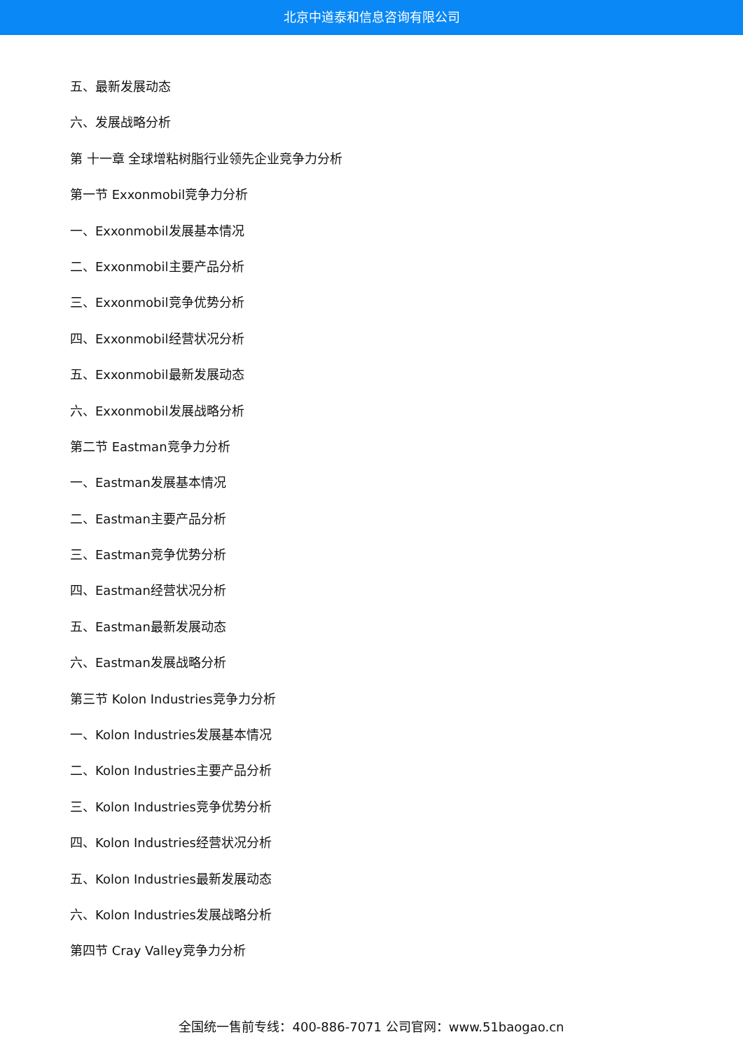北京中道泰和信息咨询有限公司
五、最新发展动态
六、发展战略分析
第 十一章 全球增粘树脂行业领先企业竞争力分析
第一节 Exxonmobil竞争力分析
一、Exxonmobil发展基本情况
二、Exxonmobil主要产品分析
三、Exxonmobil竞争优势分析
四、Exxonmobil经营状况分析
五、Exxonmobil最新发展动态
六、Exxonmobil发展战略分析
第二节 Eastman竞争力分析
一、Eastman发展基本情况
二、Eastman主要产品分析
三、Eastman竞争优势分析
四、Eastman经营状况分析
五、Eastman最新发展动态
六、Eastman发展战略分析
第三节 Kolon Industries竞争力分析
一、Kolon Industries发展基本情况
二、Kolon Industries主要产品分析
三、Kolon Industries竞争优势分析
四、Kolon Industries经营状况分析
五、Kolon Industries最新发展动态
六、Kolon Industries发展战略分析
第四节 Cray Valley竞争力分析
全国统一售前专线：400-886-7071 公司官网：www.51baogao.cn